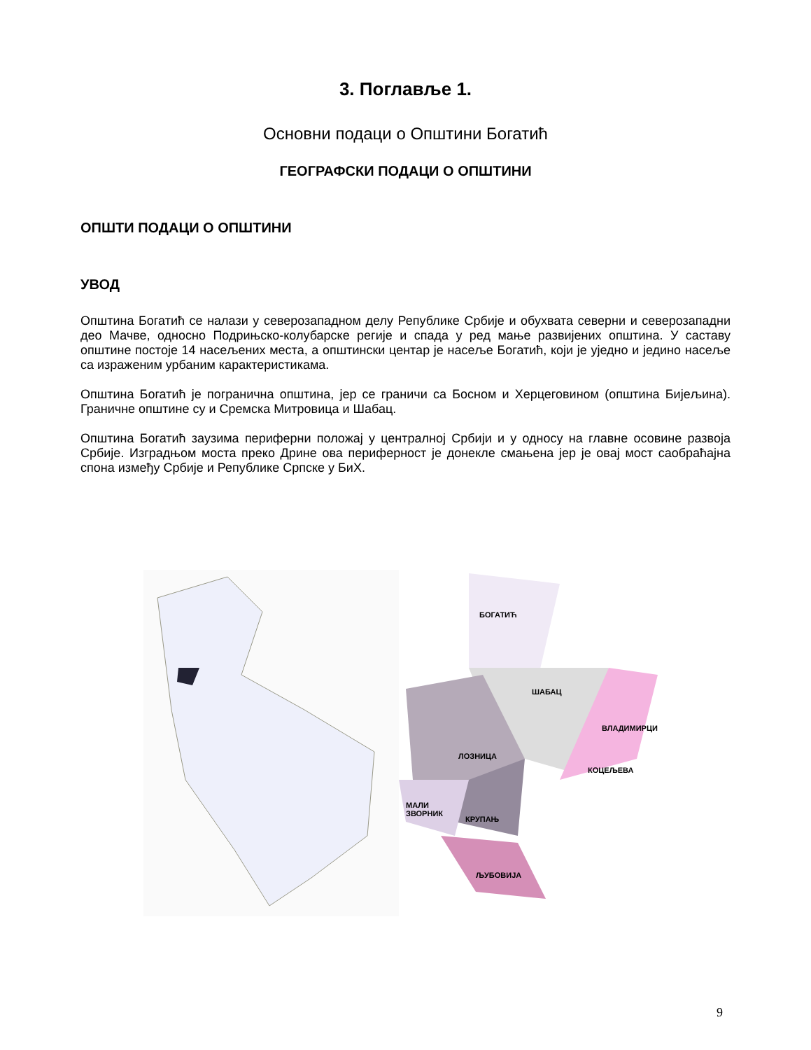3. Поглавље 1.
Основни подаци о Општини Богатић
ГЕОГРАФСКИ ПОДАЦИ О ОПШТИНИ
ОПШТИ ПОДАЦИ О ОПШТИНИ
УВОД
Општина Богатић се налази у северозападном делу Републике Србије и обухвата северни и северозападни део Мачве, односно Подрињско-колубарске регије и спада у ред мање развијених општина. У саставу општине постоје 14 насељених места, а општински центар је насеље Богатић, који је уједно и једино насеље са израженим урбаним карактеристикама.
Општина Богатић је погранична општина, јер се граничи са Босном и Херцеговином (општина Бијељина). Граничне општине су и Сремска Митровица и Шабац.
Општина Богатић заузима периферни положај у централној Србији и у односу на главне осовине развоја Србије. Изградњом моста преко Дрине ова периферност је донекле смањена јер је овај мост саобраћајна спона између Србије и Републике Српске у БиХ.
БОГАТИЋ
ШАБАЦ
ВЛАДИМИРЦИ
ЛОЗНИЦА
КОЦЕЉЕВА
МАЛИ
ЗВОРНИК
КРУПАЊ
ЉУБОВИЈА
9